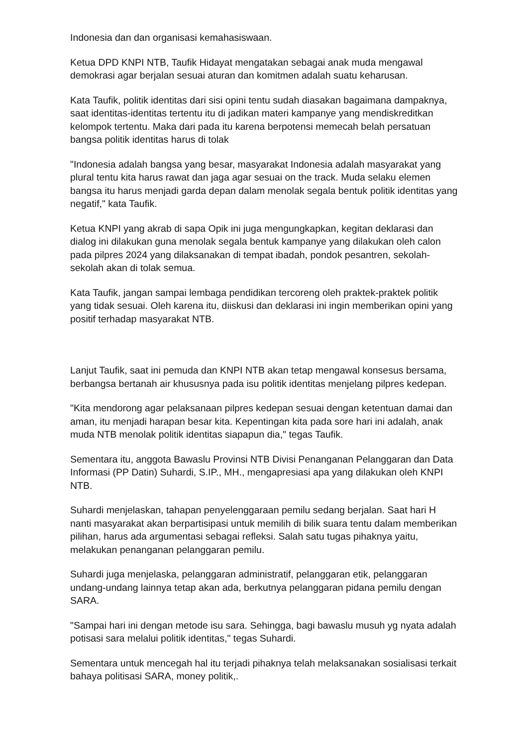Indonesia dan dan organisasi kemahasiswaan.
Ketua DPD KNPI NTB, Taufik Hidayat mengatakan sebagai anak muda mengawal demokrasi agar berjalan sesuai aturan dan komitmen adalah suatu keharusan.
Kata Taufik, politik identitas dari sisi opini tentu sudah diasakan bagaimana dampaknya, saat identitas-identitas tertentu itu di jadikan materi kampanye yang mendiskreditkan kelompok tertentu. Maka dari pada itu karena berpotensi memecah belah persatuan bangsa politik identitas harus di tolak
"Indonesia adalah bangsa yang besar, masyarakat Indonesia adalah masyarakat yang plural tentu kita harus rawat dan jaga agar sesuai on the track. Muda selaku elemen bangsa itu harus menjadi garda depan dalam menolak segala bentuk politik identitas yang negatif," kata Taufik.
Ketua KNPI yang akrab di sapa Opik ini juga mengungkapkan, kegitan deklarasi dan dialog ini dilakukan guna menolak segala bentuk kampanye yang dilakukan oleh calon pada pilpres 2024 yang dilaksanakan di tempat ibadah, pondok pesantren, sekolah-sekolah akan di tolak semua.
Kata Taufik, jangan sampai lembaga pendidikan tercoreng oleh praktek-praktek politik yang tidak sesuai. Oleh karena itu, diiskusi dan deklarasi ini ingin memberikan opini yang positif terhadap masyarakat NTB.
Lanjut Taufik, saat ini pemuda dan KNPI NTB akan tetap mengawal konsesus bersama, berbangsa bertanah air khususnya pada isu politik identitas menjelang pilpres kedepan.
"Kita mendorong agar pelaksanaan pilpres kedepan sesuai dengan ketentuan damai dan aman, itu menjadi harapan besar kita. Kepentingan kita pada sore hari ini adalah, anak muda NTB menolak politik identitas siapapun dia," tegas Taufik.
Sementara itu, anggota Bawaslu Provinsi NTB Divisi Penanganan Pelanggaran dan Data Informasi (PP Datin) Suhardi, S.IP., MH., mengapresiasi apa yang dilakukan oleh KNPI NTB.
Suhardi menjelaskan, tahapan penyelenggaraan pemilu sedang berjalan. Saat hari H nanti masyarakat akan berpartisipasi untuk memilih di bilik suara tentu dalam memberikan pilihan, harus ada argumentasi sebagai refleksi. Salah satu tugas pihaknya yaitu, melakukan penanganan pelanggaran pemilu.
Suhardi juga menjelaska, pelanggaran administratif, pelanggaran etik, pelanggaran undang-undang lainnya tetap akan ada, berkutnya pelanggaran pidana pemilu dengan SARA.
"Sampai hari ini dengan metode isu sara. Sehingga, bagi bawaslu musuh yg nyata adalah potisasi sara melalui politik identitas," tegas Suhardi.
Sementara untuk mencegah hal itu terjadi pihaknya telah melaksanakan sosialisasi terkait bahaya politisasi SARA, money politik,.